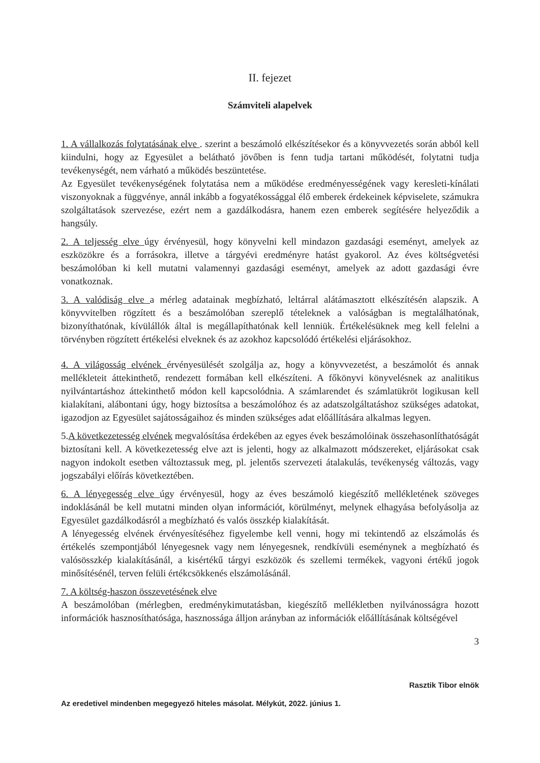II. fejezet
Számviteli alapelvek
1. A vállalkozás folytatásának elve . szerint a beszámoló elkészítésekor és a könyvvezetés során abból kell kiindulni, hogy az Egyesület a belátható jövőben is fenn tudja tartani működését, folytatni tudja tevékenységét, nem várható a működés beszüntetése.
Az Egyesület tevékenységének folytatása nem a működése eredményességének vagy keresleti-kínálati viszonyoknak a függvénye, annál inkább a fogyatékossággal élő emberek érdekeinek képviselete, számukra szolgáltatások szervezése, ezért nem a gazdálkodásra, hanem ezen emberek segítésére helyeződik a hangsúly.
2. A teljesség elve úgy érvényesül, hogy könyvelni kell mindazon gazdasági eseményt, amelyek az eszközökre és a forrásokra, illetve a tárgyévi eredményre hatást gyakorol. Az éves költségvetési beszámolóban ki kell mutatni valamennyi gazdasági eseményt, amelyek az adott gazdasági évre vonatkoznak.
3. A valódiság elve a mérleg adatainak megbízható, leltárral alátámasztott elkészítésén alapszik. A könyvvitelben rögzített és a beszámolóban szereplő tételeknek a valóságban is megtalálhatónak, bizonyíthatónak, kívülállók által is megállapíthatónak kell lenniük. Értékelésüknek meg kell felelni a törvényben rögzített értékelési elveknek és az azokhoz kapcsolódó értékelési eljárásokhoz.
4. A világosság elvének érvényesülését szolgálja az, hogy a könyvvezetést, a beszámolót és annak mellékleteit áttekinthető, rendezett formában kell elkészíteni. A főkönyvi könyvelésnek az analitikus nyilvántartáshoz áttekinthető módon kell kapcsolódnia. A számlarendet és számlatükröt logikusan kell kialakítani, alábontani úgy, hogy biztosítsa a beszámolóhoz és az adatszolgáltatáshoz szükséges adatokat, igazodjon az Egyesület sajátosságaihoz és minden szükséges adat előállítására alkalmas legyen.
5.A következetesség elvének megvalósítása érdekében az egyes évek beszámolóinak összehasonlíthatóságát biztosítani kell. A következetesség elve azt is jelenti, hogy az alkalmazott módszereket, eljárásokat csak nagyon indokolt esetben változtassuk meg, pl. jelentős szervezeti átalakulás, tevékenység változás, vagy jogszabályi előírás következtében.
6. A lényegesség elve úgy érvényesül, hogy az éves beszámoló kiegészítő mellékletének szöveges indoklásánál be kell mutatni minden olyan információt, körülményt, melynek elhagyása befolyásolja az Egyesület gazdálkodásról a megbízható és valós összkép kialakítását.
A lényegesség elvének érvényesítéséhez figyelembe kell venni, hogy mi tekintendő az elszámolás és értékelés szempontjából lényegesnek vagy nem lényegesnek, rendkívüli eseménynek a megbízható és valósösszkép kialakításánál, a kisértékű tárgyi eszközök és szellemi termékek, vagyoni értékű jogok minősítésénél, terven felüli értékcsökkenés elszámolásánál.
7. A költség-haszon összevetésének elve
A beszámolóban (mérlegben, eredménykimutatásban, kiegészítő mellékletben nyilvánosságra hozott információk hasznosíthatósága, hasznossága álljon arányban az információk előállításának költségével
3
Rasztik Tibor elnök
Az eredetivel mindenben megegyező hiteles másolat. Mélykút, 2022. június 1.